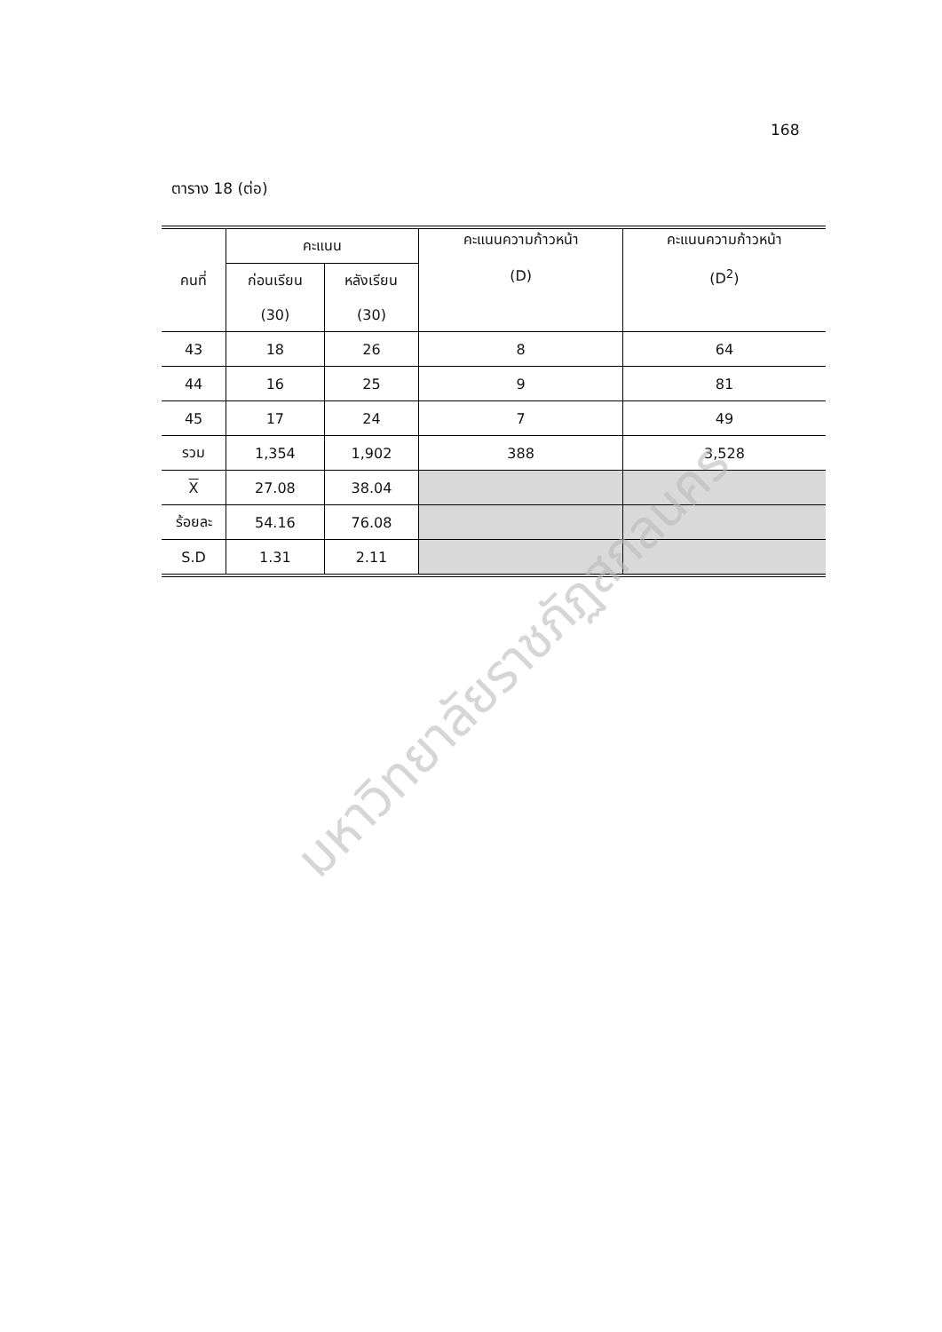168
ตาราง 18 (ต่อ)
| คนที่ | คะแนน | | คะแนนความก้าวหน้า (D) | คะแนนความก้าวหน้า (D<sup>2</sup>) |
| --- | --- | --- | --- | --- |
| | ก่อนเรียน | หลังเรียน | | |
| | (30) | (30) | | |
| 43 | 18 | 26 | 8 | 64 |
| 44 | 16 | 25 | 9 | 81 |
| 45 | 17 | 24 | 7 | 49 |
| รวม | 1,354 | 1,902 | 388 | 3,528 |
| X | 27.08 | 38.04 | | |
| ร้อยละ | 54.16 | 76.08 | | |
| S.D | 1.31 | 2.11 | | |
มหาวิทยาลัยราชภัฏสกลนคร